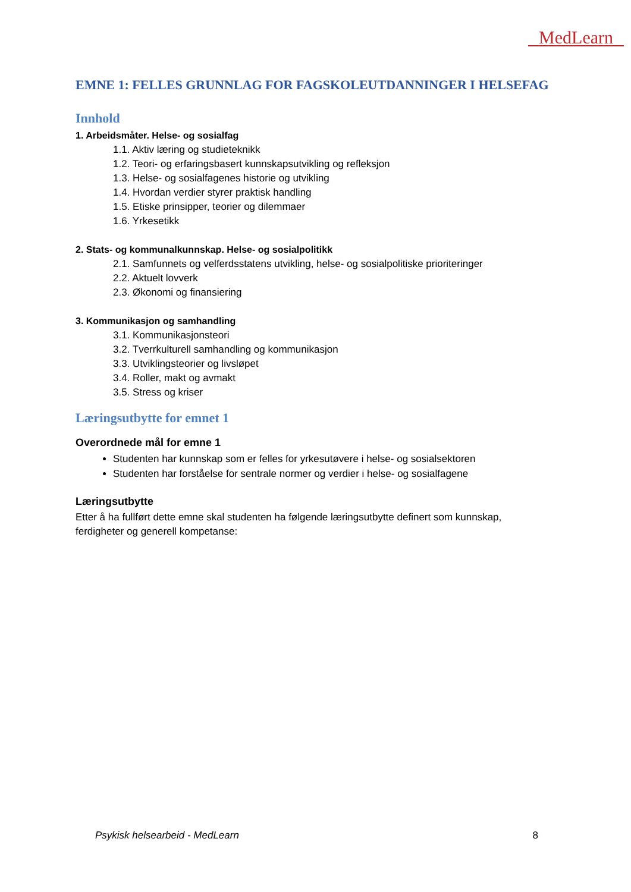MedLearn
EMNE 1: FELLES GRUNNLAG FOR FAGSKOLEUTDANNINGER I HELSEFAG
Innhold
1. Arbeidsmåter. Helse- og sosialfag
1.1. Aktiv læring og studieteknikk
1.2. Teori- og erfaringsbasert kunnskapsutvikling og refleksjon
1.3. Helse- og sosialfagenes historie og utvikling
1.4. Hvordan verdier styrer praktisk handling
1.5. Etiske prinsipper, teorier og dilemmaer
1.6. Yrkesetikk
2. Stats- og kommunalkunnskap. Helse- og sosialpolitikk
2.1. Samfunnets og velferdsstatens utvikling, helse- og sosialpolitiske prioriteringer
2.2. Aktuelt lovverk
2.3. Økonomi og finansiering
3. Kommunikasjon og samhandling
3.1. Kommunikasjonsteori
3.2. Tverrkulturell samhandling og kommunikasjon
3.3. Utviklingsteorier og livsløpet
3.4. Roller, makt og avmakt
3.5. Stress og kriser
Læringsutbytte for emnet 1
Overordnede mål for emne 1
Studenten har kunnskap som er felles for yrkesutøvere i helse- og sosialsektoren
Studenten har forståelse for sentrale normer og verdier i helse- og sosialfagene
Læringsutbytte
Etter å ha fullført dette emne skal studenten ha følgende læringsutbytte definert som kunnskap, ferdigheter og generell kompetanse:
Psykisk helsearbeid - MedLearn 8